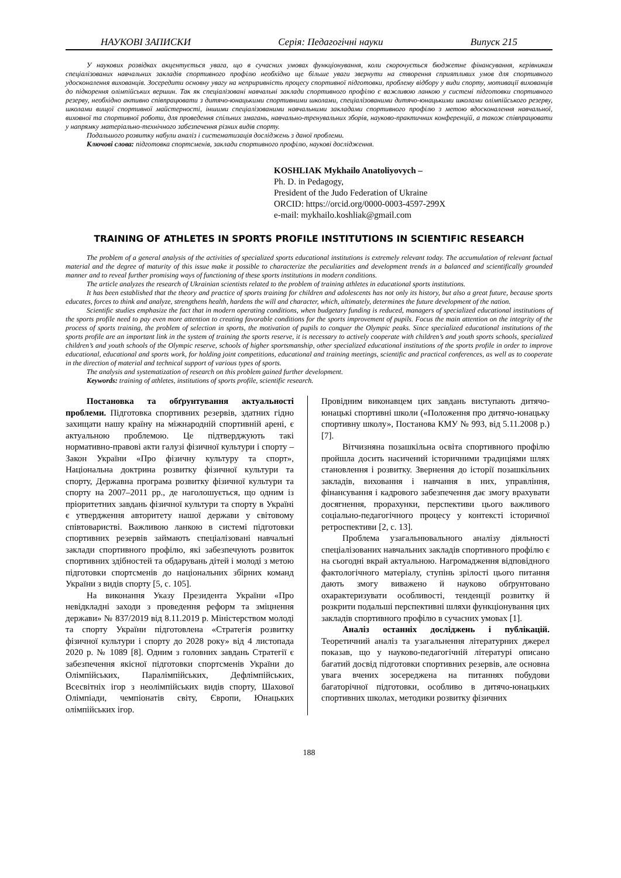НАУКОВІ ЗАПИСКИ Серія: Педагогічні науки Випуск 215
У наукових розвідках акцентується увага, що в сучасних умовах функціонування, коли скорочується бюджетне фінансування, керівникам спеціалізованих навчальних закладів спортивного профілю необхідно ще більше уваги звернути на створення сприятливих умов для спортивного удосконалення вихованців. Зосередити основну увагу на неприривність процесу спортивної підготовки, проблему відбору у види спорту, мотивації вихованців до підкорення олімпійських вершин. Так як спеціалізовані навчальні заклади спортивного профілю є важливою ланкою у системі підготовки спортивного резерву, необхідно активно співпрацювати з дитячо-юнацькими спортивними школами, спеціалізованими дитячо-юнацькими школами олімпійського резерву, школами вищої спортивної майстерності, іншими спеціалізованими навчальними закладами спортивного профілю з метою вдосконалення навчальної, виховної та спортивної роботи, для проведення спільних змагань, навчально-тренувальних зборів, науково-практичних конференцій, а також співпрацювати у напрямку матеріально-технічного забезпечення різних видів спорту.
Подальшого розвитку набули аналіз і систематизація досліджень з даної проблеми.
Ключові слова: підготовка спортсменів, заклади спортивного профілю, наукові дослідження.
KOSHLIAK Mykhailo Anatoliyovych –
Ph. D. in Pedagogy,
President of the Judo Federation of Ukraine
ORCID: https://orcid.org/0000-0003-4597-299X
e-mail: mykhailo.koshliak@gmail.com
TRAINING OF ATHLETES IN SPORTS PROFILE INSTITUTIONS IN SCIENTIFIC RESEARCH
The problem of a general analysis of the activities of specialized sports educational institutions is extremely relevant today. The accumulation of relevant factual material and the degree of maturity of this issue make it possible to characterize the peculiarities and development trends in a balanced and scientifically grounded manner and to reveal further promising ways of functioning of these sports institutions in modern conditions.
The article analyzes the research of Ukrainian scientists related to the problem of training athletes in educational sports institutions.
It has been established that the theory and practice of sports training for children and adolescents has not only its history, but also a great future, because sports educates, forces to think and analyze, strengthens health, hardens the will and character, which, ultimately, determines the future development of the nation.
Scientific studies emphasize the fact that in modern operating conditions, when budgetary funding is reduced, managers of specialized educational institutions of the sports profile need to pay even more attention to creating favorable conditions for the sports improvement of pupils. Focus the main attention on the integrity of the process of sports training, the problem of selection in sports, the motivation of pupils to conquer the Olympic peaks. Since specialized educational institutions of the sports profile are an important link in the system of training the sports reserve, it is necessary to actively cooperate with children’s and youth sports schools, specialized children’s and youth schools of the Olympic reserve, schools of higher sportsmanship, other specialized educational institutions of the sports profile in order to improve educational, educational and sports work, for holding joint competitions, educational and training meetings, scientific and practical conferences, as well as to cooperate in the direction of material and technical support of various types of sports.
The analysis and systematization of research on this problem gained further development.
Keywords: training of athletes, institutions of sports profile, scientific research.
Постановка та обґрунтування актуальності проблеми. Підготовка спортивних резервів, здатних гідно захищати нашу країну на міжнародній спортивній арені, є актуальною проблемою. Це підтверджують такі нормативно-правові акти галузі фізичної культури і спорту – Закон України «Про фізичну культуру та спорт», Національна доктрина розвитку фізичної культури та спорту, Державна програма розвитку фізичної культури та спорту на 2007–2011 рр., де наголошується, що одним із пріоритетних завдань фізичної культури та спорту в Україні є утвердження авторитету нашої держави у світовому співтоваристві. Важливою ланкою в системі підготовки спортивних резервів займають спеціалізовані навчальні заклади спортивного профілю, які забезпечують розвиток спортивних здібностей та обдарувань дітей і молоді з метою підготовки спортсменів до національних збірних команд України з видів спорту [5, с. 105].
На виконання Указу Президента України «Про невідкладні заходи з проведення реформ та зміцнення держави» № 837/2019 від 8.11.2019 р. Міністерством молоді та спорту України підготовлена «Стратегія розвитку фізичної культури і спорту до 2028 року» від 4 листопада 2020 р. № 1089 [8]. Одним з головних завдань Стратегії є забезпечення якісної підготовки спортсменів України до Олімпійських, Паралімпійських, Дефлімпійських, Всесвітніх ігор з неолімпійських видів спорту, Шахової Олімпіади, чемпіонатів світу, Європи, Юнацьких олімпійських ігор.
Провідним виконавцем цих завдань виступають дитячо-юнацькі спортивні школи («Положення про дитячо-юнацьку спортивну школу», Постанова КМУ № 993, від 5.11.2008 р.) [7].
Вітчизняна позашкільна освіта спортивного профілю пройшла досить насичений історичними традиціями шлях становлення і розвитку. Звернення до історії позашкільних закладів, виховання і навчання в них, управління, фінансування і кадрового забезпечення дає змогу врахувати досягнення, прорахунки, перспективи цього важливого соціально-педагогічного процесу у контексті історичної ретроспективи [2, с. 13].
Проблема узагальнювального аналізу діяльності спеціалізованих навчальних закладів спортивного профілю є на сьогодні вкрай актуальною. Нагромадження відповідного фактологічного матеріалу, ступінь зрілості цього питання дають змогу виважено й науково обґрунтовано охарактеризувати особливості, тенденції розвитку й розкрити подальші перспективні шляхи функціонування цих закладів спортивного профілю в сучасних умовах [1].
Аналіз останніх досліджень і публікацій. Теоретичний аналіз та узагальнення літературних джерел показав, що у науково-педагогічній літературі описано багатий досвід підготовки спортивних резервів, але основна увага вчених зосереджена на питаннях побудови багаторічної підготовки, особливо в дитячо-юнацьких спортивних школах, методики розвитку фізичних
188